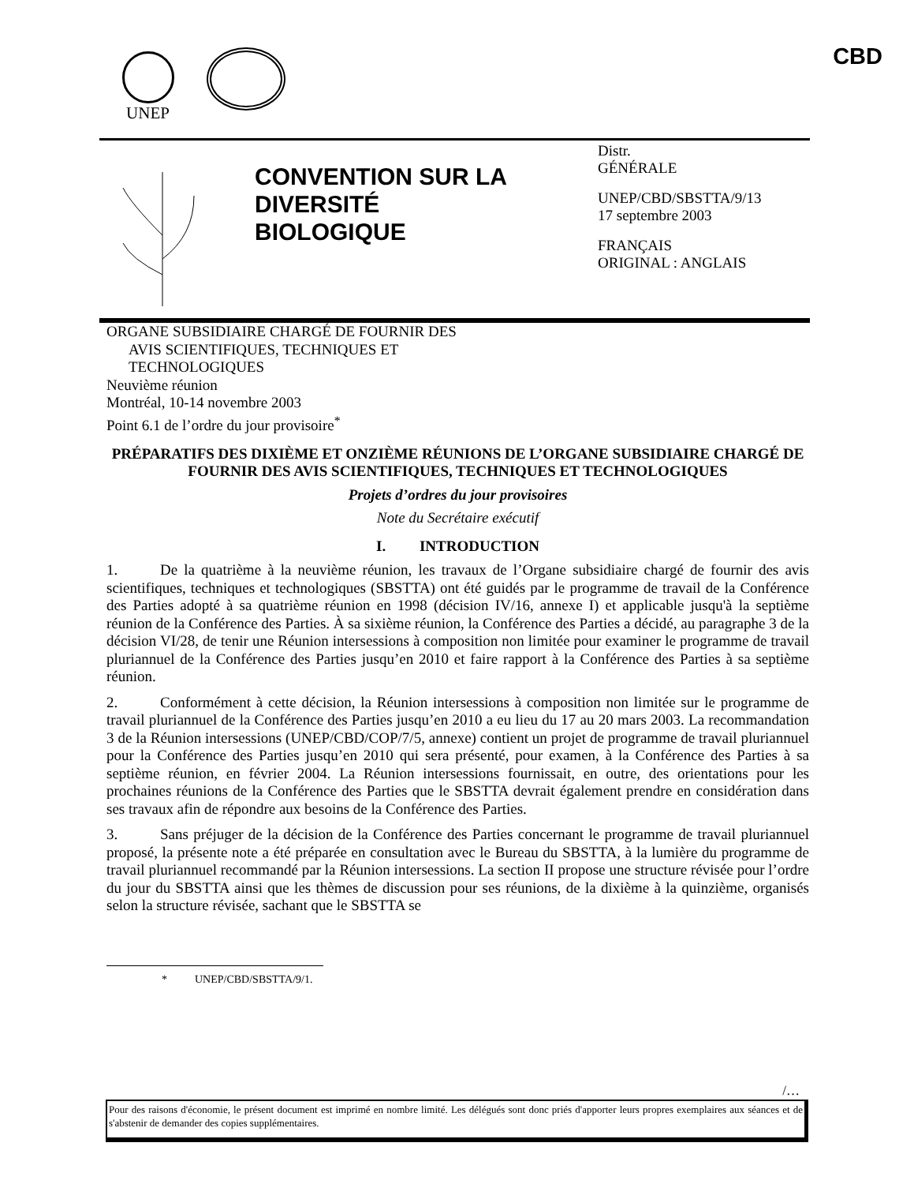UNEP CBD
CONVENTION SUR LA DIVERSITÉ BIOLOGIQUE
Distr.
GÉNÉRALE
UNEP/CBD/SBSTTA/9/13
17 septembre 2003
FRANÇAIS
ORIGINAL : ANGLAIS
ORGANE SUBSIDIAIRE CHARGÉ DE FOURNIR DES
AVIS SCIENTIFIQUES, TECHNIQUES ET
TECHNOLOGIQUES
Neuvième réunion
Montréal, 10-14 novembre 2003
Point 6.1 de l’ordre du jour provisoire<sup>*</sup>
PRÉPARATIFS DES DIXIÈME ET ONZIÈME RÉUNIONS DE L’ORGANE SUBSIDIAIRE CHARGÉ DE FOURNIR DES AVIS SCIENTIFIQUES, TECHNIQUES ET TECHNOLOGIQUES
Projets d’ordres du jour provisoires
Note du Secrétaire exécutif
I. INTRODUCTION
1. De la quatrième à la neuvième réunion, les travaux de l’Organe subsidiaire chargé de fournir des avis scientifiques, techniques et technologiques (SBSTTA) ont été guidés par le programme de travail de la Conférence des Parties adopté à sa quatrième réunion en 1998 (décision IV/16, annexe I) et applicable jusqu'à la septième réunion de la Conférence des Parties. À sa sixième réunion, la Conférence des Parties a décidé, au paragraphe 3 de la décision VI/28, de tenir une Réunion intersessions à composition non limitée pour examiner le programme de travail pluriannuel de la Conférence des Parties jusqu’en 2010 et faire rapport à la Conférence des Parties à sa septième réunion.
2. Conformément à cette décision, la Réunion intersessions à composition non limitée sur le programme de travail pluriannuel de la Conférence des Parties jusqu’en 2010 a eu lieu du 17 au 20 mars 2003. La recommandation 3 de la Réunion intersessions (UNEP/CBD/COP/7/5, annexe) contient un projet de programme de travail pluriannuel pour la Conférence des Parties jusqu’en 2010 qui sera présenté, pour examen, à la Conférence des Parties à sa septième réunion, en février 2004. La Réunion intersessions fournissait, en outre, des orientations pour les prochaines réunions de la Conférence des Parties que le SBSTTA devrait également prendre en considération dans ses travaux afin de répondre aux besoins de la Conférence des Parties.
3. Sans préjuger de la décision de la Conférence des Parties concernant le programme de travail pluriannuel proposé, la présente note a été préparée en consultation avec le Bureau du SBSTTA, à la lumière du programme de travail pluriannuel recommandé par la Réunion intersessions. La section II propose une structure révisée pour l’ordre du jour du SBSTTA ainsi que les thèmes de discussion pour ses réunions, de la dixième à la quinzième, organisés selon la structure révisée, sachant que le SBSTTA se
* UNEP/CBD/SBSTTA/9/1.
/…
Pour des raisons d'économie, le présent document est imprimé en nombre limité. Les délégués sont donc priés d'apporter leurs propres exemplaires aux séances et de s'abstenir de demander des copies supplémentaires.